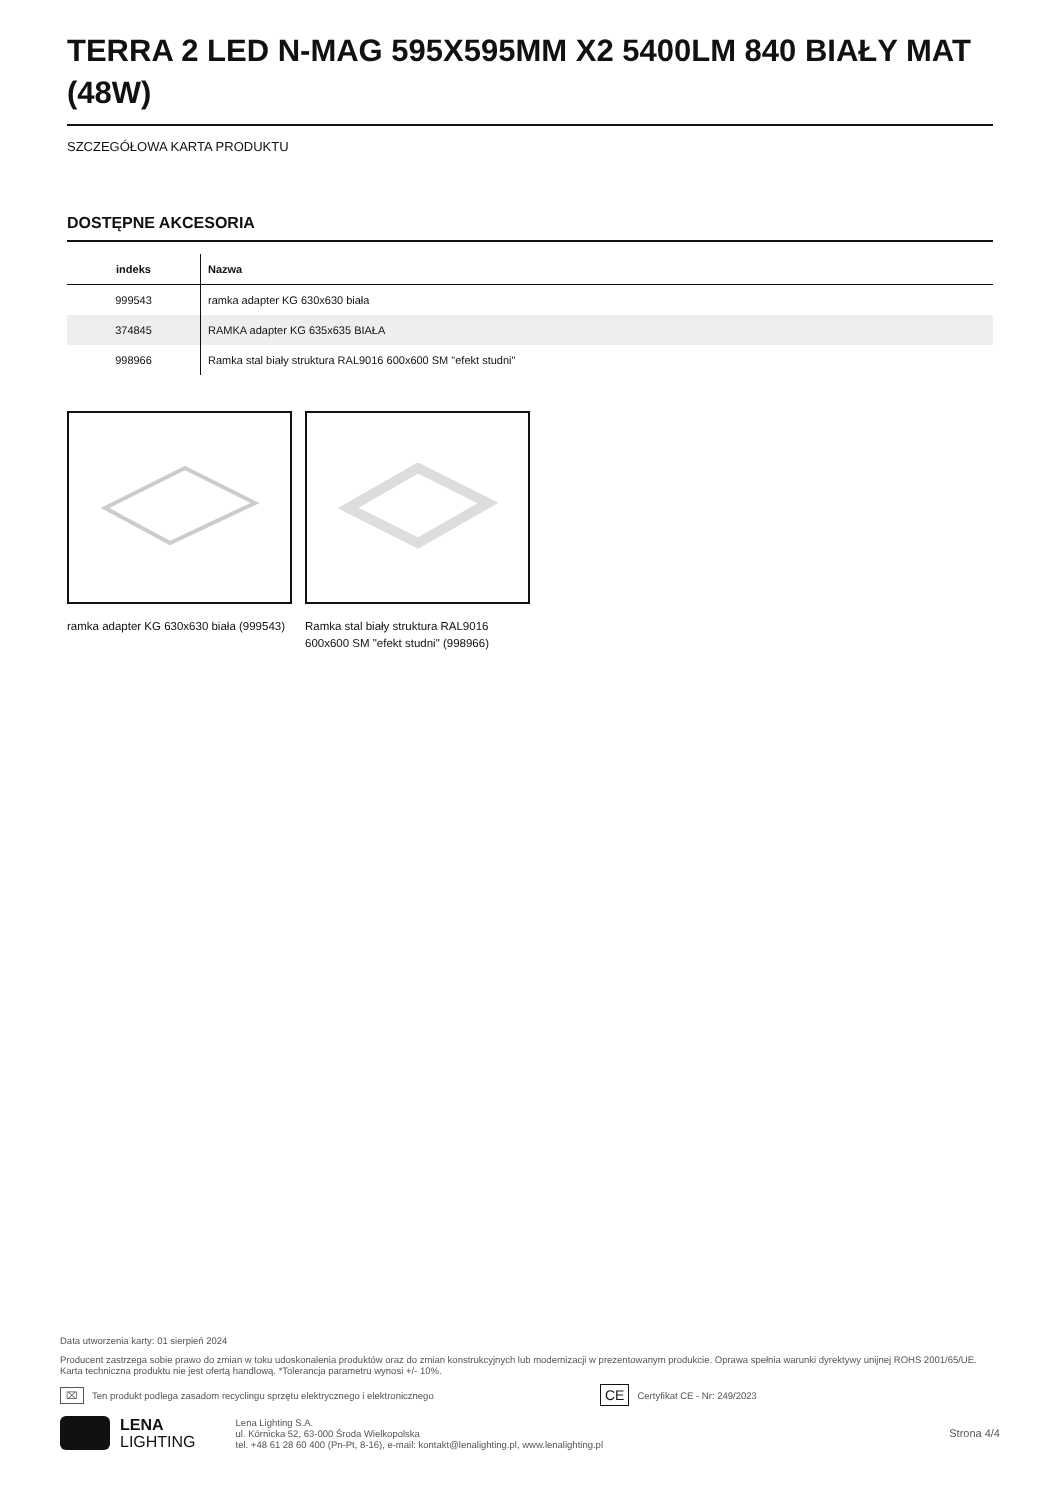TERRA 2 LED N-MAG 595X595MM X2 5400LM 840 BIAŁY MAT (48W)
SZCZEGÓŁOWA KARTA PRODUKTU
DOSTĘPNE AKCESORIA
| indeks | Nazwa |
| --- | --- |
| 999543 | ramka adapter KG 630x630 biała |
| 374845 | RAMKA adapter KG 635x635 BIAŁA |
| 998966 | Ramka stal biały struktura RAL9016 600x600 SM "efekt studni" |
ramka adapter KG 630x630 biała (999543)
Ramka stal biały struktura RAL9016 600x600 SM "efekt studni" (998966)
Data utworzenia karty: 01 sierpień 2024
Producent zastrzega sobie prawo do zmian w toku udoskonalenia produktów oraz do zmian konstrukcyjnych lub modernizacji w prezentowanym produkcie. Oprawa spełnia warunki dyrektywy unijnej ROHS 2001/65/UE. Karta techniczna produktu nie jest ofertą handlową. *Tolerancja parametru wynosi +/- 10%.
⌧ Ten produkt podlega zasadom recyclingu sprzętu elektrycznego i elektronicznego CE Certyfikat CE - Nr: 249/2023
LENA
LIGHTING
Lena Lighting S.A.
ul. Kórnicka 52, 63-000 Środa Wielkopolska
tel. +48 61 28 60 400 (Pn-Pt, 8-16), e-mail: kontakt@lenalighting.pl, www.lenalighting.pl
Strona 4/4